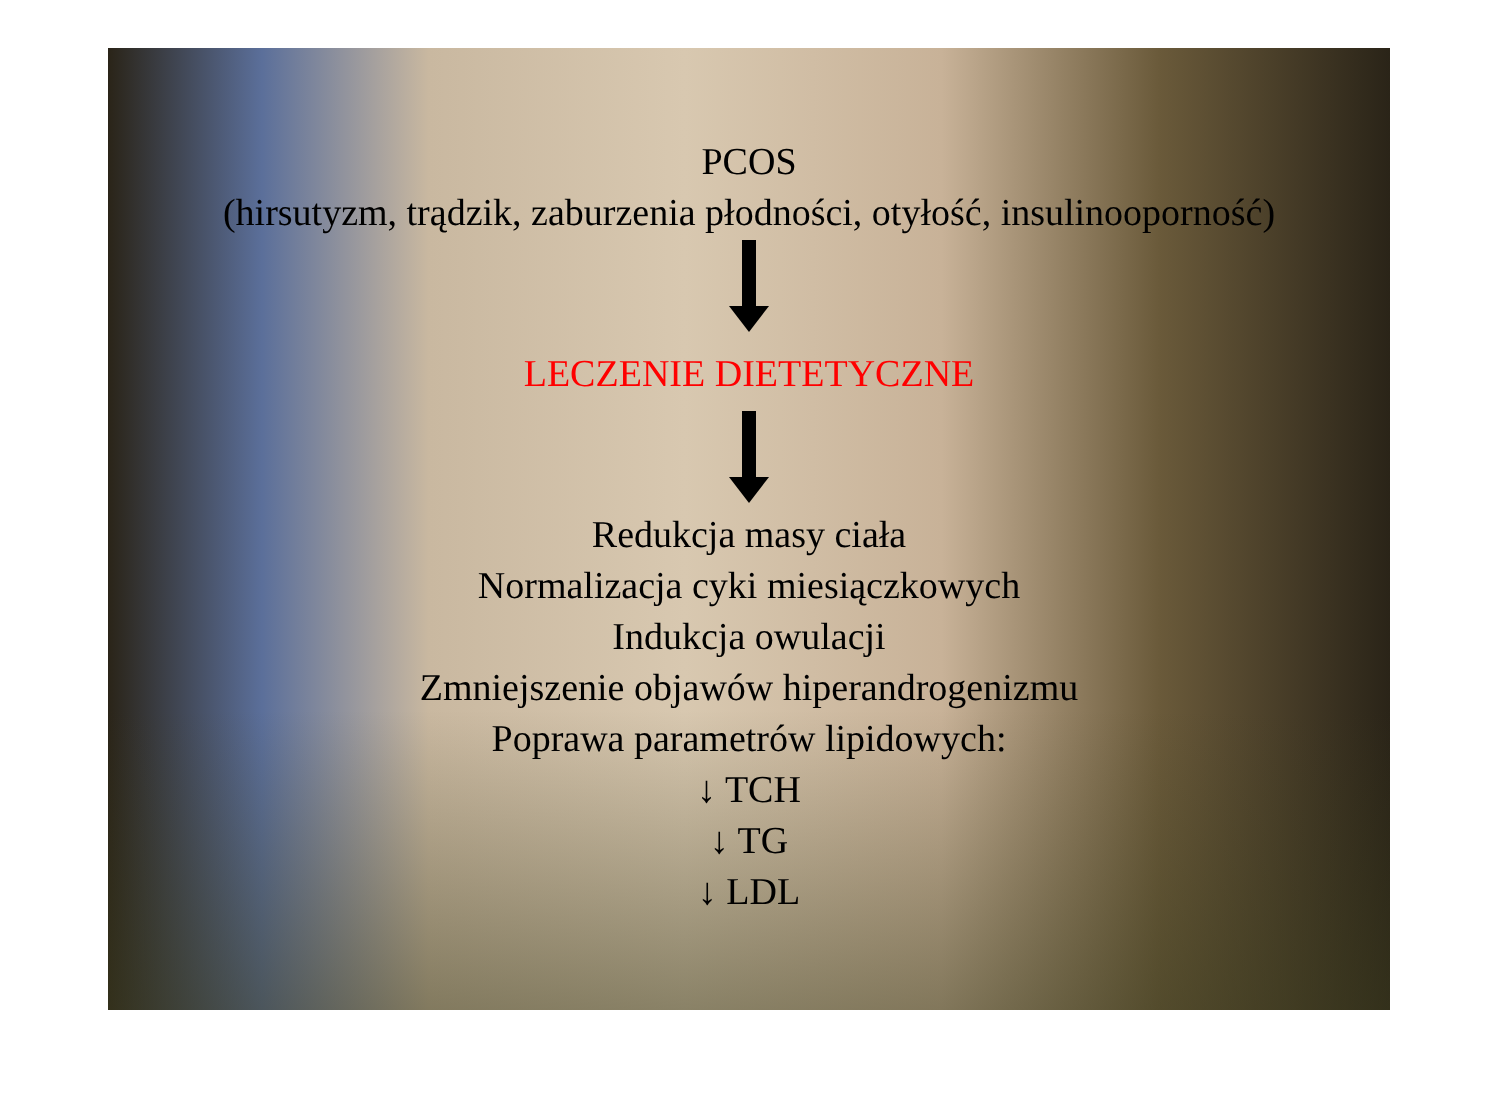PCOS
(hirsutyzm, trądzik, zaburzenia płodności, otyłość, insulinooporność)
LECZENIE DIETETYCZNE
Redukcja masy ciała
Normalizacja cyki miesiączkowych
Indukcja owulacji
Zmniejszenie objawów hiperandrogenizmu
Poprawa parametrów lipidowych:
↓ TCH
↓ TG
↓ LDL